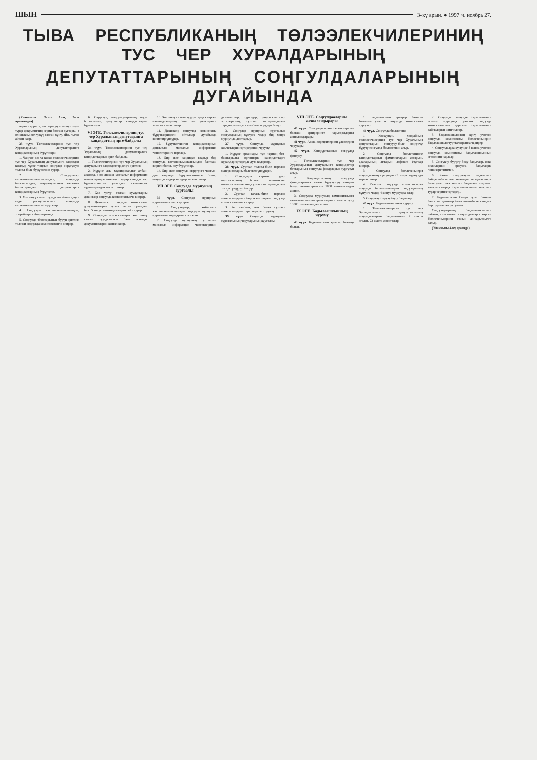ШЫН 3-кү арын. ● 1997 ч. ноябрь 27.
ТЫВА РЕСПУБЛИКАНЫҢ ТӨЛЭЭЛЕКЧИЛЕРИНИҢ ТУС ЧЕР ХУРАЛДАРЫНЫҢ
ДЕПУТАТТАРЫНЫҢ СОҢГУЛДАЛАРЫНЫҢ ДУГАЙЫНДА
(Уланчызы. Эгези 1-ги, 2-ги арыннарда).
черниң адреси, паспорттуң азы ону солуп турар документтиң серии болгаш дугаары, а ол шыккы хол үжүү салган хүнү, айы, чылы айтып каар.
33 чүүл. Төлээлекчилерниң тус чер Хуралдарының депутаттарынга кандидаттарның бүрүткээри.
1. Чаңгыс ол-ла кижи төлээлекчилерниң тус чер Хуралының депутадынга кандидат кылдыр чүгле чаңгыс соңгулда округунуң талазы-биле бүрүткенип турар.
2. Соңгулдалар каттышкыышкыннарыңдан, соңгулда блоктарындан, соңгукчуларның эгелекчи бөлүктеринден депутаттарга кандидаттарның бүрүткели.
3. Хол үжүү салыр хуудус-тар-биле деңге кады республиканың соңгулда каттышкыышкыны бүрүткээр.
4. Соңгулда каттышкыышкыныңда, хоорайлар салбырларында.
5. Соңгулда блоктарының бүрүн эргелиг төлээзи соңгулда комиссиязынче киирер.
6. Округтуң соңгукчуларының шуут боттарының депутаттар кандидаттарын бүрүткээри.
VI ЭГЕ. Төлээлекчилерниң тус чер Хуралының депутадынга кандидаттың эрге-байдалы
34 чүүл. Төлээлекчилерниң тус чер Хуралының депутаттарынга кандидаттарның эрге-байдалы.
1. Төлээлекчилерниң тус чер Хуралының депутадынга кандидаттар деңге эргелиг.
2. Күрүне азы муниципалдыг албан-ажылда, а ол ышкаш массалыг информация чепсектеринде ажылдап турар кандидаттар бүрүткеттинген үезинден ажыл-херек үүргелеринден хостаттынар.
7. Хол үжүү салган хуудустарны девискээр соңгулда комиссиязынче киирер.
8. Девискээр соңгулда комиссиязы документилерни хүлээп алган хүнүнден бээр 5 хонук иштинде киирикпейн турар.
9. Соңгулда комиссиялары хол үжүү салган хуудустарны база өске-даа документилерни хынап көөр.
10. Хол үжүү салган хуудустарда киирген сан-медээлерниң база хол үжүктерниң шынзы хынаттынар.
11. Девискээр соңгулда комиссиязы бүрүткээринден ойталаар дугайында шиитпир үндүрер.
12. Бүрүткеттинген кандидаттарның даңзызын массалыг информация чепсектеринге парлаар.
13. Бир эвес кандидат каадыр бир соңгулда каттышкыышкынындан бактааш кирген болза, ону бүрүткээр.
14. Бир эвес соңгулда округунга чаңгыс-даа кандидат бүрүткеттинмээн болза, соңгулда кадыр кылдыр чарлаттынар.
VII ЭГЕ. Соңгулда мурнуның суртаалы
36 чүүл. Соңгулда мурнуның суртаалынга киржир эрге.
1. Соңгукчулар, хөй-ниити каттышкыышкыннары соңгулда мурнуның суртаалын чорударынга эргелиг.
2. Соңгулда мурнуның суртаалын массалыг информация чепсектеринин дамчыштыр, хуралдар, ужуражылгалар эртирериниң, суртаал материалдарын тарадырының аргазы-биле чорудуп болур.
3. Соңгулда мурнуның суртаалын соңгулдааның хүнүнге чедир бир хонук мурнунда доктаадыр.
37 чүүл. Соңгулда мурнуның хемчеглерин эртирериниң чуруму.
1. Күрүне органнары, тус черниң бот-башкарылга органнары кандидаттарга хуралдар эртирерде дуза кадарлар.
38 чүүл. Суртаал талазы-биле парлаан материалдарны белеткеп үндүрери.
1. Соңгулдада киржип турар партияларның болгаш политиктиг шимчээшкиннерниң суртаал материалдарын хостуг үндүрүп болур.
2. Суртаал талазы-биле парлаан материалдарның бир экземплярын соңгулда комиссиязынче киирер.
3. Ат салбаан, чок болза суртаал материалдарын тараттырары хоруглуг.
39 чүүл. Соңгулда мурнуның суртаалының чорударының хуусаазы.
VIII ЭГЕ. Соңгулдааларны акшаландырары
40 чүүл. Соңгулдааларны белеткээринге болгаш эртирерииге чарыгдалдарны акшаландырары.
41 чүүл. Акша-хөреңгилерниң үлелдерин чорудары.
42 чүүл. Кандидаттарның соңгулда фондузу.
1. Төлээлекчилерниң тус чер Хуралдарының депутадынга кандидаттар боттарының соңгулда фондуларын тургузуп алыр.
2. Кандидаттарның соңгулда фондуларынга кижи бүрүзүнүң киирип болур акша-хөреңгизи 1000 хемчээлинден ашпас.
3. Соңгулда мурнуның кампаниязынга ажыглаан акша-хөреңгилерниң ниити түңү 10000 хемчээлинден ашпас.
IX ЭГЕ. Бадылаашкынның чуруму
43 чүүл. Бадылаашкын эртирер бажың-балгат.
1. Бадылаашкын эртирер бажың-балгатты участок соңгулда комиссиязы тургузар.
44 чүүл. Соңгулда бюллетени.
1. Кожуунуң, хоорайның төлээлекчилерниң тус чер Хуралының депутаттарын соңгууру-биле соңгукчу бүрүзү соңгулда бюллетенин алыр.
2. Соңгулда бюллетенинге кандидаттарның фамилияларын, аттарын, адаларының аттарын алфавит ёзугаар киирер.
3. Соңгулда бюллетеньнери соңгулдааның хүнүнден 25 хонук мурнунда парлаттынар.
4. Участок соңгулда комиссиялары соңгулда бюллетеньнерин соңгулдааның хүнүнге чедир 4 хонук мурнунда алыр.
5. Соңгукчу бүрүзү боду бадылаар.
45 чүүл. Бадылаашкынның чуруму.
1. Төлээлекчилерниң тус чер Хуралдарының депутаттарының соңгулдааларын бадылаашкын 7 шакта эгелеп, 22 шакта доосталыр.
2. Соңгулда хүнүнде бадылаашкын эгелээр мурнунда участок соңгулда комиссиязының даргазы бадылаашкын кайгыларын шинчилээр.
3. Бадылаашкынның хүнү участок соңгулда комиссиязы бюллетеньнерни бадылаашкын чуртталырынга чедирер.
4. Соңгулдаарда хүнүнде 8 шакта участок соңгулда комиссиязы бадылаашкынның эгелээнин чарлаар.
5. Соңгукчу бүрүзү боду бадылаар, өске кижилерниң орнунга бадылаары чөпшээреттинмес.
6. Кажан соңгукчулар кадыының байдалы-биле азы өске-даа чылдагааннар-биле участокка келгеш бадылаап шыдавас таварылгаларда бадылаашкынны оларның турар черинге эртирер.
7. Бадылаашкын болуп турар бажың-балгатты дашкаар база ишти-биле кандыг-бир суртаал чоруттунмас.
Соңгукчуларның бадылаашкынның сайзын, а ол ышкаш соңгулдааларга кирген бюллетеньнерниң санын ак-чарыткылга салыр.
(Уланчызы 4-кү арында)